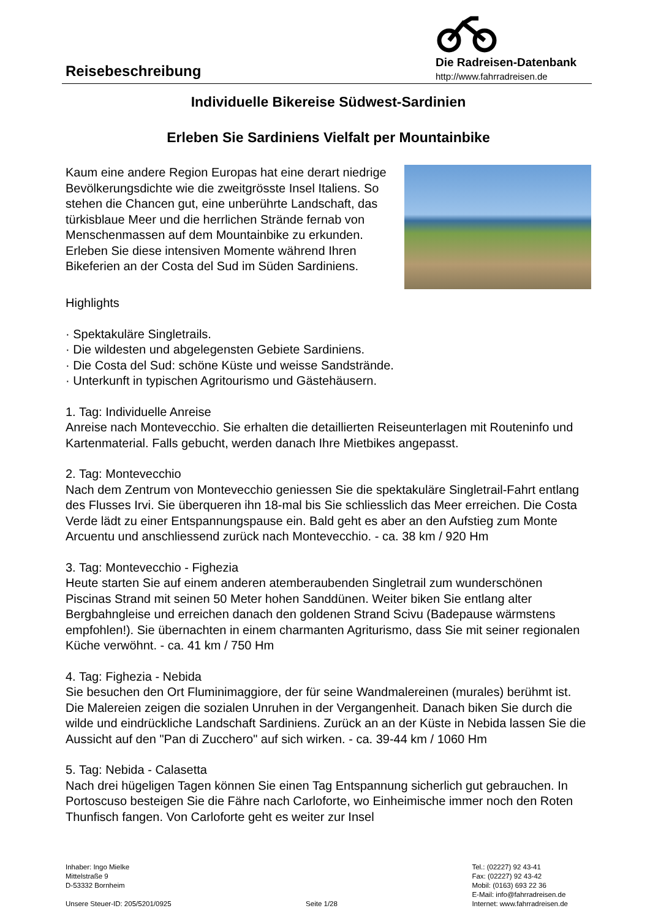Reisebeschreibung
Die Radreisen-Datenbank
http://www.fahrradreisen.de
Individuelle Bikereise Südwest-Sardinien
Erleben Sie Sardiniens Vielfalt per Mountainbike
Kaum eine andere Region Europas hat eine derart niedrige Bevölkerungsdichte wie die zweitgrösste Insel Italiens. So stehen die Chancen gut, eine unberührte Landschaft, das türkisblaue Meer und die herrlichen Strände fernab von Menschenmassen auf dem Mountainbike zu erkunden. Erleben Sie diese intensiven Momente während Ihren Bikeferien an der Costa del Sud im Süden Sardiniens.
Highlights
· Spektakuläre Singletrails.
· Die wildesten und abgelegensten Gebiete Sardiniens.
· Die Costa del Sud: schöne Küste und weisse Sandstrände.
· Unterkunft in typischen Agritourismo und Gästehäusern.
1. Tag: Individuelle Anreise
Anreise nach Montevecchio. Sie erhalten die detaillierten Reiseunterlagen mit Routeninfo und Kartenmaterial. Falls gebucht, werden danach Ihre Mietbikes angepasst.
2. Tag: Montevecchio
Nach dem Zentrum von Montevecchio geniessen Sie die spektakuläre Singletrail-Fahrt entlang des Flusses Irvi. Sie überqueren ihn 18-mal bis Sie schliesslich das Meer erreichen. Die Costa Verde lädt zu einer Entspannungspause ein. Bald geht es aber an den Aufstieg zum Monte Arcuentu und anschliessend zurück nach Montevecchio. - ca. 38 km / 920 Hm
3. Tag: Montevecchio - Fighezia
Heute starten Sie auf einem anderen atemberaubenden Singletrail zum wunderschönen Piscinas Strand mit seinen 50 Meter hohen Sanddünen. Weiter biken Sie entlang alter Bergbahngleise und erreichen danach den goldenen Strand Scivu (Badepause wärmstens empfohlen!). Sie übernachten in einem charmanten Agriturismo, dass Sie mit seiner regionalen Küche verwöhnt. - ca. 41 km / 750 Hm
4. Tag: Fighezia - Nebida
Sie besuchen den Ort Fluminimaggiore, der für seine Wandmalereinen (murales) berühmt ist. Die Malereien zeigen die sozialen Unruhen in der Vergangenheit. Danach biken Sie durch die wilde und eindrückliche Landschaft Sardiniens. Zurück an an der Küste in Nebida lassen Sie die Aussicht auf den "Pan di Zucchero" auf sich wirken. - ca. 39-44 km / 1060 Hm
5. Tag: Nebida - Calasetta
Nach drei hügeligen Tagen können Sie einen Tag Entspannung sicherlich gut gebrauchen. In Portoscuso besteigen Sie die Fähre nach Carloforte, wo Einheimische immer noch den Roten Thunfisch fangen. Von Carloforte geht es weiter zur Insel
Inhaber: Ingo Mielke
Mittelstraße 9
D-53332 Bornheim
Unsere Steuer-ID: 205/5201/0925
Seite 1/28 Tel.: (02227) 92 43-41
Fax: (02227) 92 43-42
Mobil: (0163) 693 22 36
E-Mail: info@fahrradreisen.de
Internet: www.fahrradreisen.de